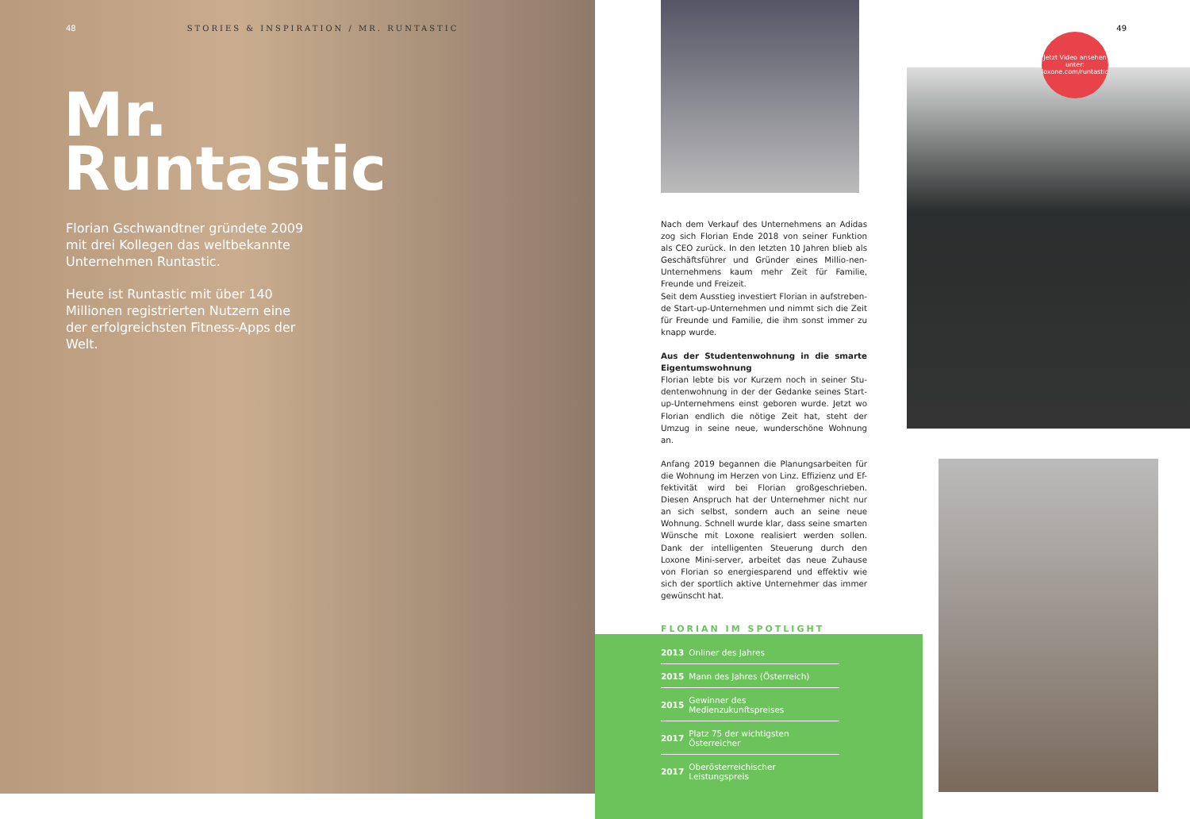48 STORIES & INSPIRATION / MR. RUNTASTIC
Mr.
Runtastic
Florian Gschwandtner gründete 2009 mit drei Kollegen das weltbekannte Unternehmen Runtastic.
Heute ist Runtastic mit über 140 Millionen registrierten Nutzern eine der erfolgreichsten Fitness-Apps der Welt.
Nach dem Verkauf des Unternehmens an Adidas zog sich Florian Ende 2018 von seiner Funktion als CEO zurück. In den letzten 10 Jahren blieb als Geschäftsführer und Gründer eines Millio-nen-Unternehmens kaum mehr Zeit für Familie, Freunde und Freizeit.
Seit dem Ausstieg investiert Florian in aufstreben-de Start-up-Unternehmen und nimmt sich die Zeit für Freunde und Familie, die ihm sonst immer zu knapp wurde.
Aus der Studentenwohnung in die smarte Eigentumswohnung
Florian lebte bis vor Kurzem noch in seiner Stu-dentenwohnung in der der Gedanke seines Start-up-Unternehmens einst geboren wurde. Jetzt wo Florian endlich die nötige Zeit hat, steht der Umzug in seine neue, wunderschöne Wohnung an.
Anfang 2019 begannen die Planungsarbeiten für die Wohnung im Herzen von Linz. Effizienz und Ef-fektivität wird bei Florian großgeschrieben. Diesen Anspruch hat der Unternehmer nicht nur an sich selbst, sondern auch an seine neue Wohnung. Schnell wurde klar, dass seine smarten Wünsche mit Loxone realisiert werden sollen. Dank der intelligenten Steuerung durch den Loxone Mini-server, arbeitet das neue Zuhause von Florian so energiesparend und effektiv wie sich der sportlich aktive Unternehmer das immer gewünscht hat.
FLORIAN IM SPOTLIGHT
| 2013 | Onliner des Jahres |
| 2015 | Mann des Jahres (Österreich) |
| 2015 | Gewinner des Medienzukunftspreises |
| 2017 | Platz 75 der wichtigsten Österreicher |
| 2017 | Oberösterreichischer Leistungspreis |
49
Jetzt Video ansehen unter:
loxone.com/runtastic